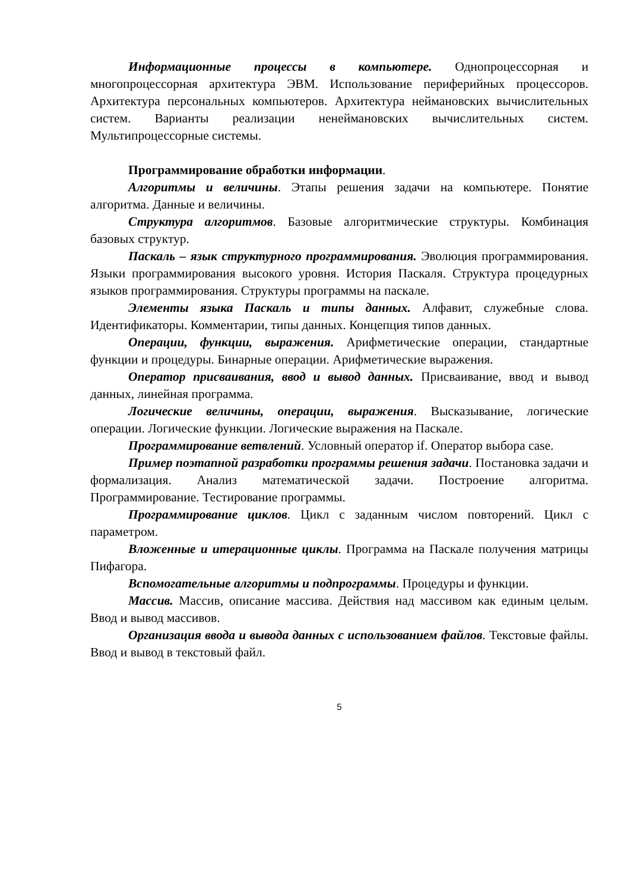Информационные процессы в компьютере. Однопроцессорная и многопроцессорная архитектура ЭВМ. Использование периферийных процессоров. Архитектура персональных компьютеров. Архитектура неймановских вычислительных систем. Варианты реализации ненеймановских вычислительных систем. Мультипроцессорные системы.
Программирование обработки информации.
Алгоритмы и величины. Этапы решения задачи на компьютере. Понятие алгоритма. Данные и величины.
Структура алгоритмов. Базовые алгоритмические структуры. Комбинация базовых структур.
Паскаль – язык структурного программирования. Эволюция программирования. Языки программирования высокого уровня. История Паскаля. Структура процедурных языков программирования. Структуры программы на паскале.
Элементы языка Паскаль и типы данных. Алфавит, служебные слова. Идентификаторы. Комментарии, типы данных. Концепция типов данных.
Операции, функции, выражения. Арифметические операции, стандартные функции и процедуры. Бинарные операции. Арифметические выражения.
Оператор присваивания, ввод и вывод данных. Присваивание, ввод и вывод данных, линейная программа.
Логические величины, операции, выражения. Высказывание, логические операции. Логические функции. Логические выражения на Паскале.
Программирование ветвлений. Условный оператор if. Оператор выбора case.
Пример поэтапной разработки программы решения задачи. Постановка задачи и формализация. Анализ математической задачи. Построение алгоритма. Программирование. Тестирование программы.
Программирование циклов. Цикл с заданным числом повторений. Цикл с параметром.
Вложенные и итерационные циклы. Программа на Паскале получения матрицы Пифагора.
Вспомогательные алгоритмы и подпрограммы. Процедуры и функции.
Массив. Массив, описание массива. Действия над массивом как единым целым. Ввод и вывод массивов.
Организация ввода и вывода данных с использованием файлов. Текстовые файлы. Ввод и вывод в текстовый файл.
5